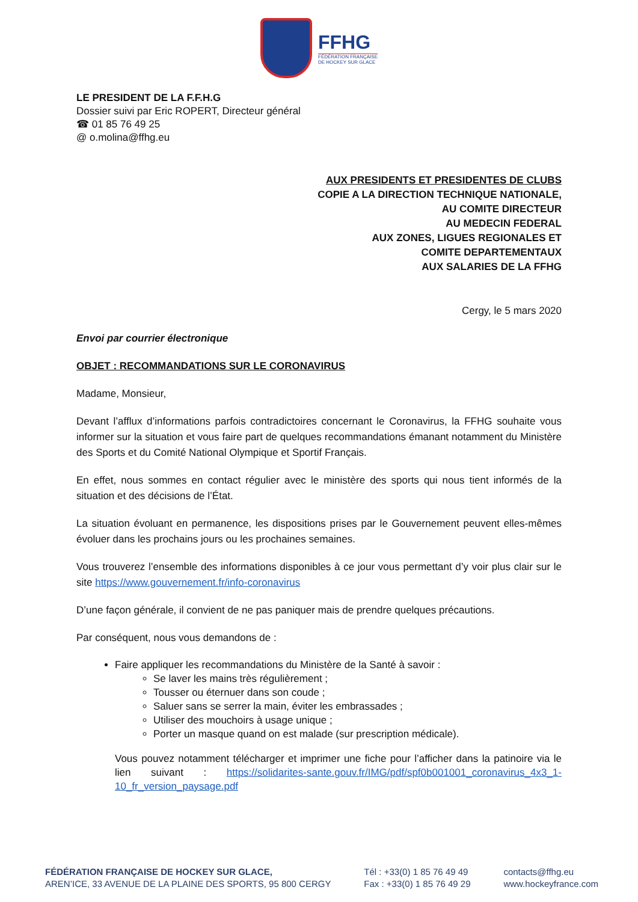FFHG
FÉDÉRATION FRANÇAISE
DE HOCKEY SUR GLACE
LE PRESIDENT DE LA F.F.H.G
Dossier suivi par Eric ROPERT, Directeur général
☎ 01 85 76 49 25
@ o.molina@ffhg.eu
AUX PRESIDENTS ET PRESIDENTES DE CLUBS
COPIE A LA DIRECTION TECHNIQUE NATIONALE,
AU COMITE DIRECTEUR
AU MEDECIN FEDERAL
AUX ZONES, LIGUES REGIONALES ET
COMITE DEPARTEMENTAUX
AUX SALARIES DE LA FFHG
Cergy, le 5 mars 2020
Envoi par courrier électronique
OBJET : RECOMMANDATIONS SUR LE CORONAVIRUS
Madame, Monsieur,
Devant l’afflux d’informations parfois contradictoires concernant le Coronavirus, la FFHG souhaite vous informer sur la situation et vous faire part de quelques recommandations émanant notamment du Ministère des Sports et du Comité National Olympique et Sportif Français.
En effet, nous sommes en contact régulier avec le ministère des sports qui nous tient informés de la situation et des décisions de l’État.
La situation évoluant en permanence, les dispositions prises par le Gouvernement peuvent elles-mêmes évoluer dans les prochains jours ou les prochaines semaines.
Vous trouverez l’ensemble des informations disponibles à ce jour vous permettant d’y voir plus clair sur le site https://www.gouvernement.fr/info-coronavirus
D’une façon générale, il convient de ne pas paniquer mais de prendre quelques précautions.
Par conséquent, nous vous demandons de :
Faire appliquer les recommandations du Ministère de la Santé à savoir :
Se laver les mains très régulièrement ;
Tousser ou éternuer dans son coude ;
Saluer sans se serrer la main, éviter les embrassades ;
Utiliser des mouchoirs à usage unique ;
Porter un masque quand on est malade (sur prescription médicale).
Vous pouvez notamment télécharger et imprimer une fiche pour l’afficher dans la patinoire via le lien suivant : https://solidarites-sante.gouv.fr/IMG/pdf/spf0b001001_coronavirus_4x3_1-10_fr_version_paysage.pdf
FÉDÉRATION FRANÇAISE DE HOCKEY SUR GLACE,
AREN’ICE, 33 AVENUE DE LA PLAINE DES SPORTS, 95 800 CERGY
Tél : +33(0) 1 85 76 49 49
Fax : +33(0) 1 85 76 49 29
contacts@ffhg.eu
www.hockeyfrance.com